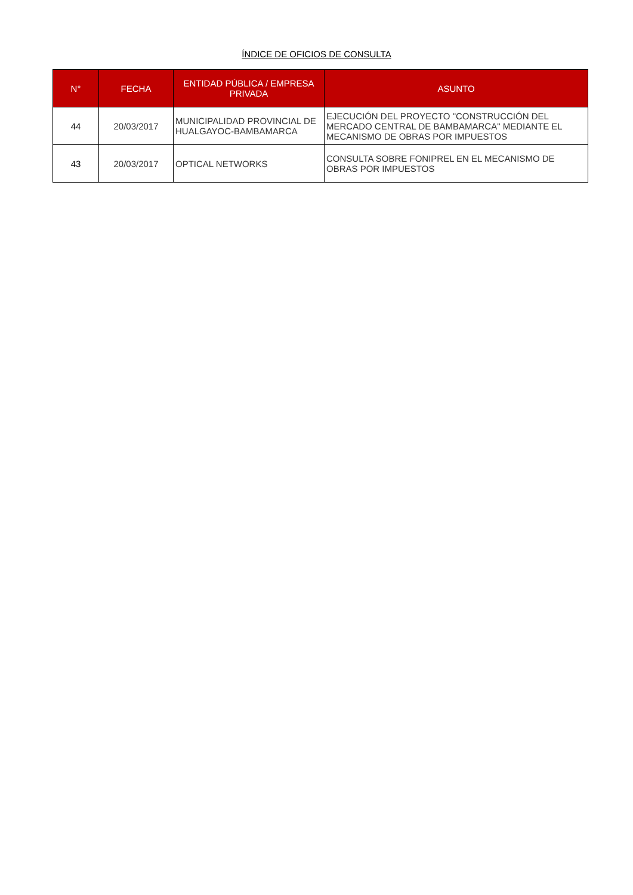ÍNDICE DE OFICIOS DE CONSULTA
| N° | FECHA | ENTIDAD PÚBLICA / EMPRESA PRIVADA | ASUNTO |
| --- | --- | --- | --- |
| 44 | 20/03/2017 | MUNICIPALIDAD PROVINCIAL DE HUALGAYOC-BAMBAMARCA | EJECUCIÓN DEL PROYECTO "CONSTRUCCIÓN DEL MERCADO CENTRAL DE BAMBAMARCA" MEDIANTE EL MECANISMO DE OBRAS POR IMPUESTOS |
| 43 | 20/03/2017 | OPTICAL NETWORKS | CONSULTA SOBRE FONIPREL EN EL MECANISMO DE OBRAS POR IMPUESTOS |